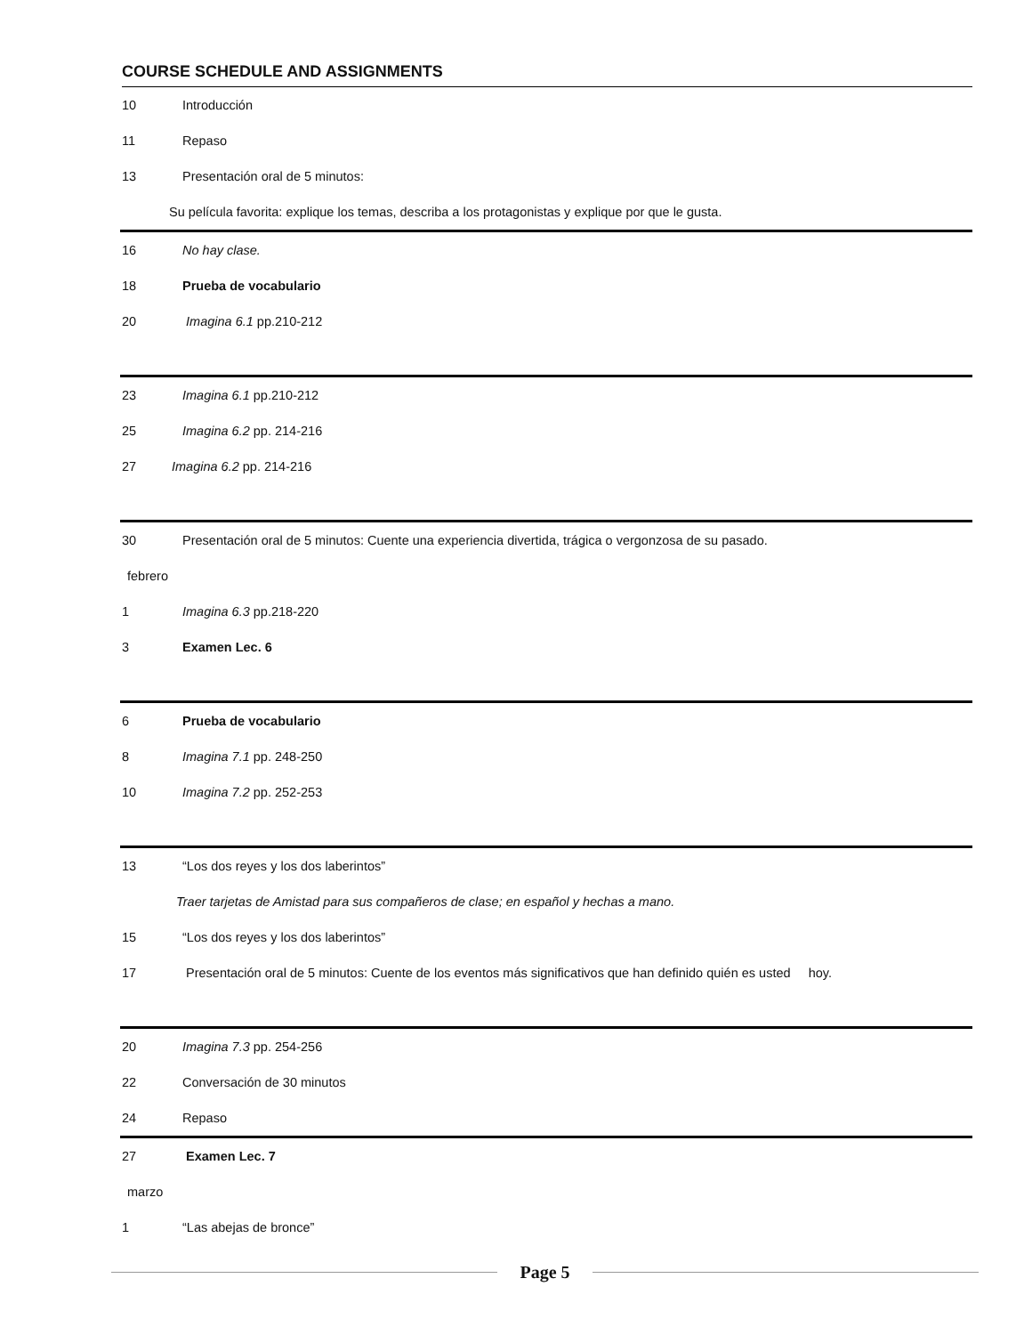COURSE SCHEDULE AND ASSIGNMENTS
10 Introducción
11 Repaso
13 Presentación oral de 5 minutos:
Su película favorita: explique los temas, describa a los protagonistas y explique por que le gusta.
16 No hay clase.
18 Prueba de vocabulario
20 Imagina 6.1 pp.210-212
23 Imagina 6.1 pp.210-212
25 Imagina 6.2 pp. 214-216
27 Imagina 6.2 pp. 214-216
30 Presentación oral de 5 minutos: Cuente una experiencia divertida, trágica o vergonzosa de su pasado.
febrero
1 Imagina 6.3 pp.218-220
3 Examen Lec. 6
6 Prueba de vocabulario
8 Imagina 7.1 pp. 248-250
10 Imagina 7.2 pp. 252-253
13 “Los dos reyes y los dos laberintos”
Traer tarjetas de Amistad para sus compañeros de clase; en español y hechas a mano.
15 “Los dos reyes y los dos laberintos”
17 Presentación oral de 5 minutos: Cuente de los eventos más significativos que han definido quién es usted hoy.
20 Imagina 7.3 pp. 254-256
22 Conversación de 30 minutos
24 Repaso
27 Examen Lec. 7
marzo
1 “Las abejas de bronce”
Page 5